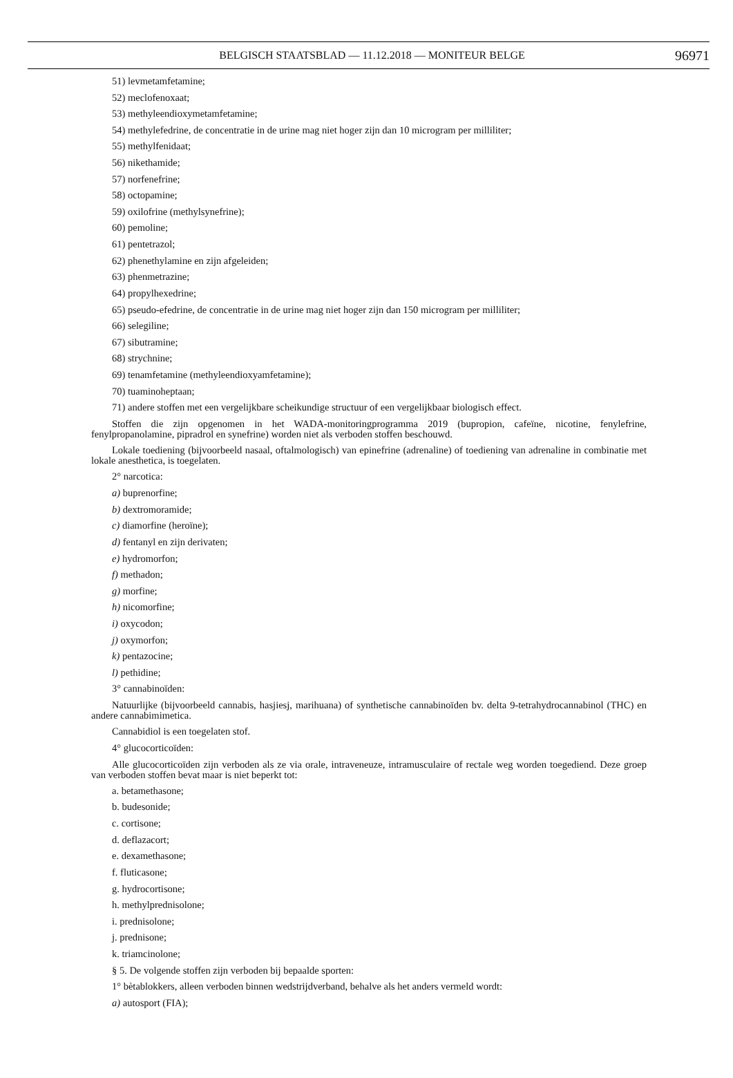BELGISCH STAATSBLAD — 11.12.2018 — MONITEUR BELGE 96971
51) levmetamfetamine;
52) meclofenoxaat;
53) methyleendioxymetamfetamine;
54) methylefedrine, de concentratie in de urine mag niet hoger zijn dan 10 microgram per milliliter;
55) methylfenidaat;
56) nikethamide;
57) norfenefrine;
58) octopamine;
59) oxilofrine (methylsynefrine);
60) pemoline;
61) pentetrazol;
62) phenethylamine en zijn afgeleiden;
63) phenmetrazine;
64) propylhexedrine;
65) pseudo-efedrine, de concentratie in de urine mag niet hoger zijn dan 150 microgram per milliliter;
66) selegiline;
67) sibutramine;
68) strychnine;
69) tenamfetamine (methyleendioxyamfetamine);
70) tuaminoheptaan;
71) andere stoffen met een vergelijkbare scheikundige structuur of een vergelijkbaar biologisch effect.
Stoffen die zijn opgenomen in het WADA-monitoringprogramma 2019 (bupropion, cafeïne, nicotine, fenylefrine, fenylpropanolamine, pipradrol en synefrine) worden niet als verboden stoffen beschouwd.
Lokale toediening (bijvoorbeeld nasaal, oftalmologisch) van epinefrine (adrenaline) of toediening van adrenaline in combinatie met lokale anesthetica, is toegelaten.
2° narcotica:
a) buprenorfine;
b) dextromoramide;
c) diamorfine (heroïne);
d) fentanyl en zijn derivaten;
e) hydromorfon;
f) methadon;
g) morfine;
h) nicomorfine;
i) oxycodon;
j) oxymorfon;
k) pentazocine;
l) pethidine;
3° cannabinoïden:
Natuurlijke (bijvoorbeeld cannabis, hasjiesj, marihuana) of synthetische cannabinoïden bv. delta 9-tetrahydrocannabinol (THC) en andere cannabimimetica.
Cannabidiol is een toegelaten stof.
4° glucocorticoïden:
Alle glucocorticoïden zijn verboden als ze via orale, intraveneuze, intramusculaire of rectale weg worden toegediend. Deze groep van verboden stoffen bevat maar is niet beperkt tot:
a. betamethasone;
b. budesonide;
c. cortisone;
d. deflazacort;
e. dexamethasone;
f. fluticasone;
g. hydrocortisone;
h. methylprednisolone;
i. prednisolone;
j. prednisone;
k. triamcinolone;
§ 5. De volgende stoffen zijn verboden bij bepaalde sporten:
1° bètablokkers, alleen verboden binnen wedstrijdverband, behalve als het anders vermeld wordt:
a) autosport (FIA);